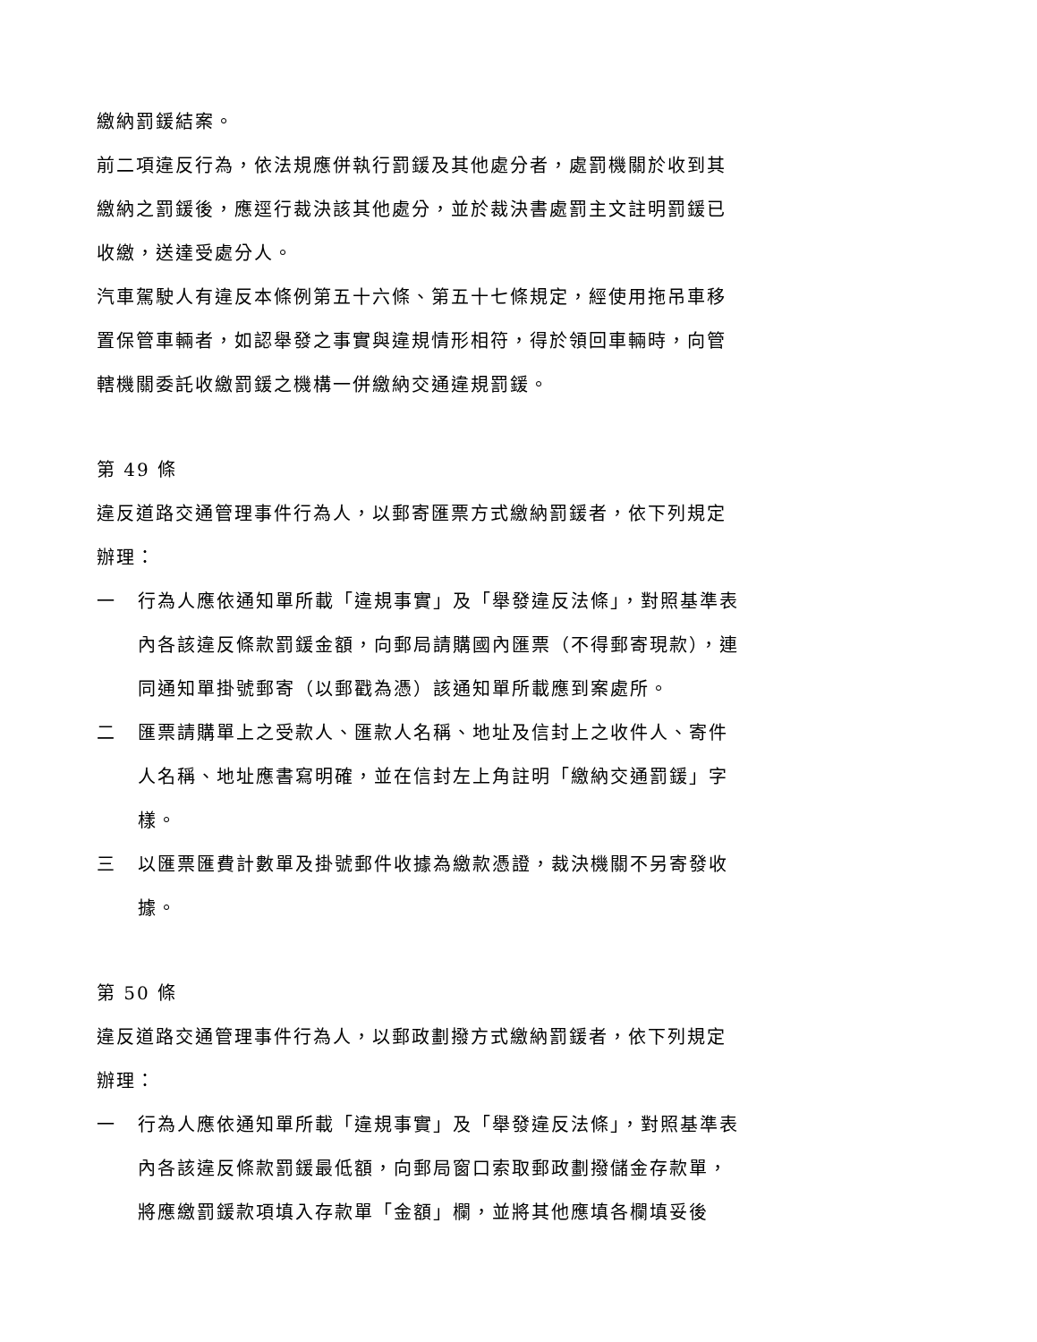繳納罰鍰結案。
前二項違反行為，依法規應併執行罰鍰及其他處分者，處罰機關於收到其繳納之罰鍰後，應逕行裁決該其他處分，並於裁決書處罰主文註明罰鍰已收繳，送達受處分人。
汽車駕駛人有違反本條例第五十六條、第五十七條規定，經使用拖吊車移置保管車輛者，如認舉發之事實與違規情形相符，得於領回車輛時，向管轄機關委託收繳罰鍰之機構一併繳納交通違規罰鍰。
第 49 條
違反道路交通管理事件行為人，以郵寄匯票方式繳納罰鍰者，依下列規定辦理：
一 行為人應依通知單所載「違規事實」及「舉發違反法條」，對照基準表內各該違反條款罰鍰金額，向郵局請購國內匯票（不得郵寄現款），連同通知單掛號郵寄（以郵戳為憑）該通知單所載應到案處所。
二 匯票請購單上之受款人、匯款人名稱、地址及信封上之收件人、寄件人名稱、地址應書寫明確，並在信封左上角註明「繳納交通罰鍰」字樣。
三 以匯票匯費計數單及掛號郵件收據為繳款憑證，裁決機關不另寄發收據。
第 50 條
違反道路交通管理事件行為人，以郵政劃撥方式繳納罰鍰者，依下列規定辦理：
一 行為人應依通知單所載「違規事實」及「舉發違反法條」，對照基準表內各該違反條款罰鍰最低額，向郵局窗口索取郵政劃撥儲金存款單，將應繳罰鍰款項填入存款單「金額」欄，並將其他應填各欄填妥後